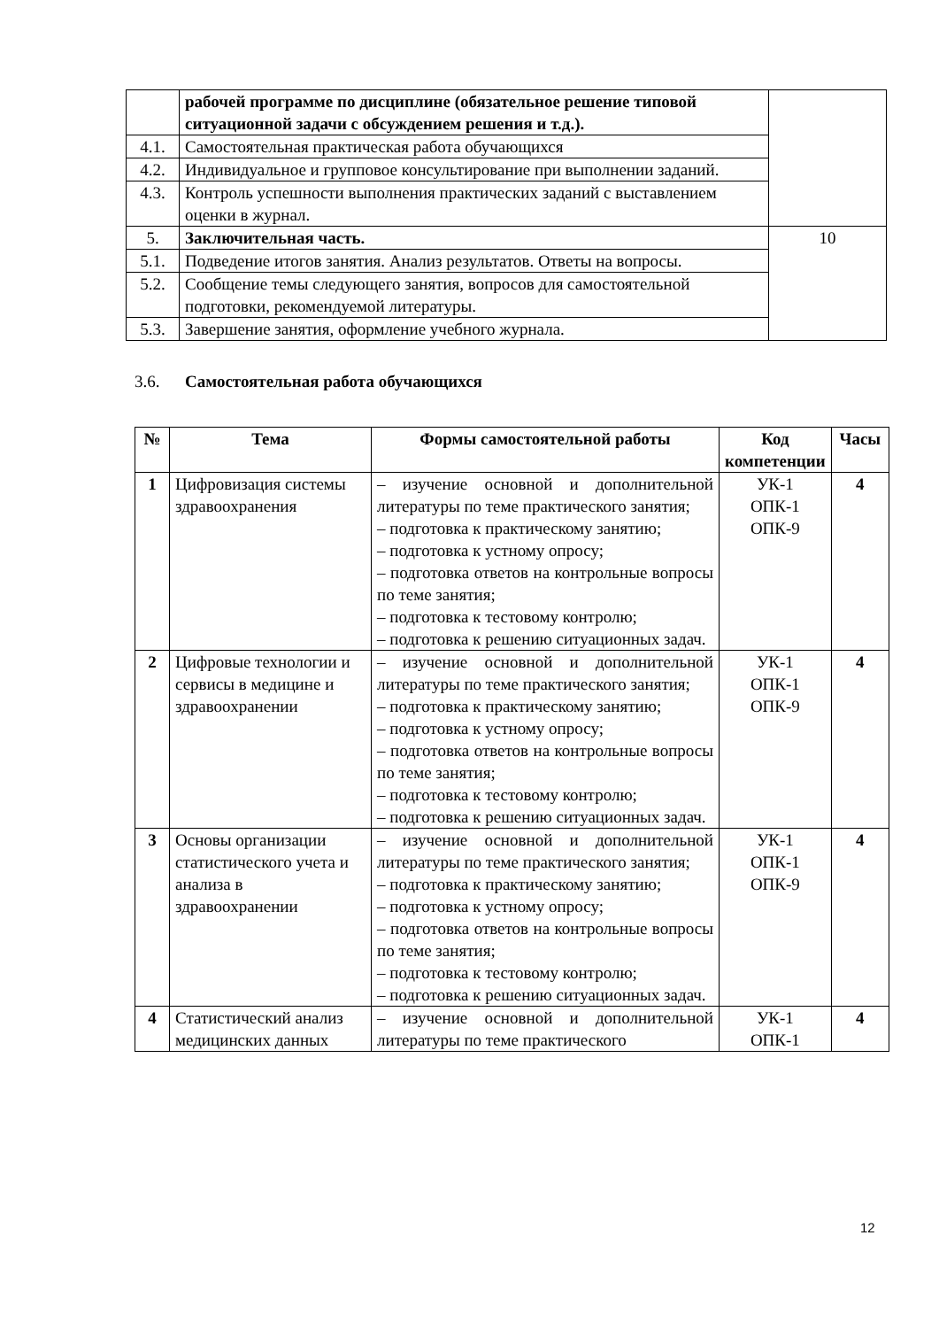| | рабочей программе по дисциплине (обязательное решение типовой ситуационной задачи с обсуждением решения и т.д.). | |
| 4.1. | Самостоятельная практическая работа обучающихся | |
| 4.2. | Индивидуальное и групповое консультирование при выполнении заданий. | |
| 4.3. | Контроль успешности выполнения практических заданий с выставлением оценки в журнал. | |
| 5. | Заключительная часть. | 10 |
| 5.1. | Подведение итогов занятия. Анализ результатов. Ответы на вопросы. | |
| 5.2. | Сообщение темы следующего занятия, вопросов для самостоятельной подготовки, рекомендуемой литературы. | |
| 5.3. | Завершение занятия, оформление учебного журнала. | |
3.6. Самостоятельная работа обучающихся
| № | Тема | Формы самостоятельной работы | Код компетенции | Часы |
| --- | --- | --- | --- | --- |
| 1 | Цифровизация системы здравоохранения | – изучение основной и дополнительной литературы по теме практического занятия; – подготовка к практическому занятию; – подготовка к устному опросу; – подготовка ответов на контрольные вопросы по теме занятия; – подготовка к тестовому контролю; – подготовка к решению ситуационных задач. | УК-1 ОПК-1 ОПК-9 | 4 |
| 2 | Цифровые технологии и сервисы в медицине и здравоохранении | – изучение основной и дополнительной литературы по теме практического занятия; – подготовка к практическому занятию; – подготовка к устному опросу; – подготовка ответов на контрольные вопросы по теме занятия; – подготовка к тестовому контролю; – подготовка к решению ситуационных задач. | УК-1 ОПК-1 ОПК-9 | 4 |
| 3 | Основы организации статистического учета и анализа в здравоохранении | – изучение основной и дополнительной литературы по теме практического занятия; – подготовка к практическому занятию; – подготовка к устному опросу; – подготовка ответов на контрольные вопросы по теме занятия; – подготовка к тестовому контролю; – подготовка к решению ситуационных задач. | УК-1 ОПК-1 ОПК-9 | 4 |
| 4 | Статистический анализ медицинских данных | – изучение основной и дополнительной литературы по теме практического | УК-1 ОПК-1 | 4 |
12